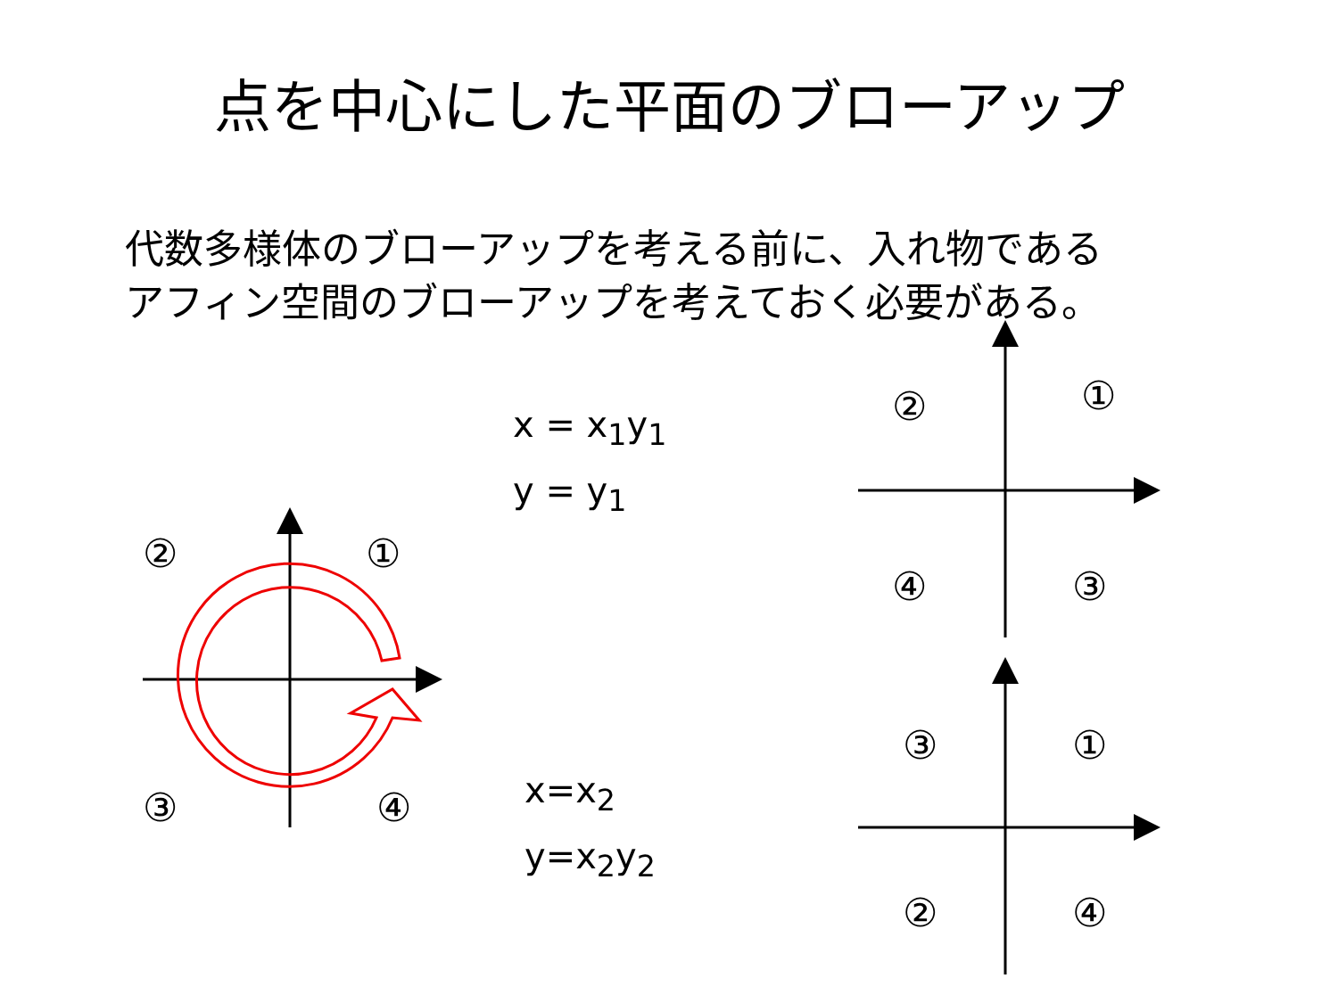点を中心にした平面のブローアップ
代数多様体のブローアップを考える前に、入れ物である
アフィン空間のブローアップを考えておく必要がある。
② ①
③ ④
x = x<sub>1</sub>y<sub>1</sub>
y = y<sub>1</sub>
x=x<sub>2</sub>
y=x<sub>2</sub>y<sub>2</sub>
② ①
④ ③
③ ①
② ④